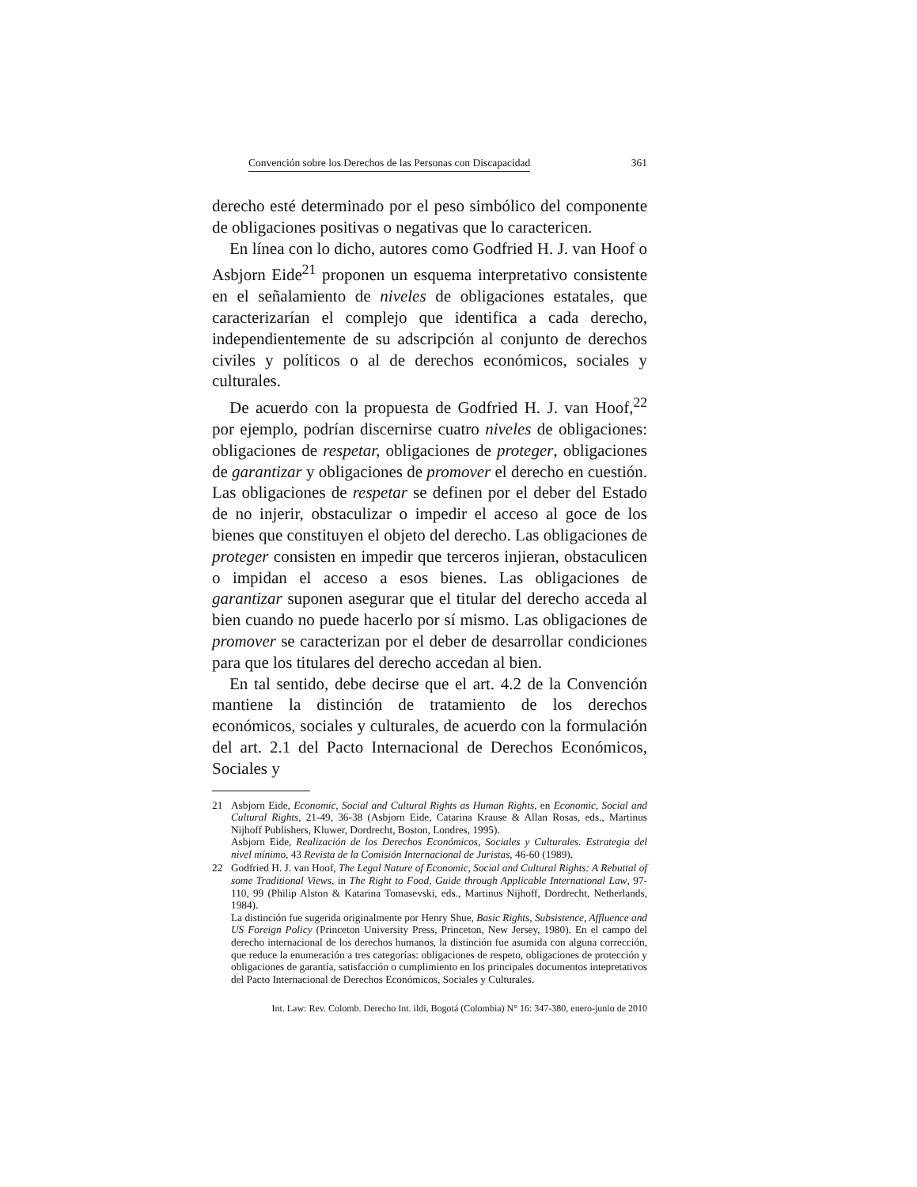Convención sobre los Derechos de las Personas con Discapacidad 361
derecho esté determinado por el peso simbólico del componente de obligaciones positivas o negativas que lo caractericen.
En línea con lo dicho, autores como Godfried H. J. van Hoof o Asbjorn Eide<sup>21</sup> proponen un esquema interpretativo consistente en el señalamiento de niveles de obligaciones estatales, que caracterizarían el complejo que identifica a cada derecho, independientemente de su adscripción al conjunto de derechos civiles y políticos o al de derechos económicos, sociales y culturales.
De acuerdo con la propuesta de Godfried H. J. van Hoof,<sup>22</sup> por ejemplo, podrían discernirse cuatro niveles de obligaciones: obligaciones de respetar, obligaciones de proteger, obligaciones de garantizar y obligaciones de promover el derecho en cuestión. Las obligaciones de respetar se definen por el deber del Estado de no injerir, obstaculizar o impedir el acceso al goce de los bienes que constituyen el objeto del derecho. Las obligaciones de proteger consisten en impedir que terceros injieran, obstaculicen o impidan el acceso a esos bienes. Las obligaciones de garantizar suponen asegurar que el titular del derecho acceda al bien cuando no puede hacerlo por sí mismo. Las obligaciones de promover se caracterizan por el deber de desarrollar condiciones para que los titulares del derecho accedan al bien.
En tal sentido, debe decirse que el art. 4.2 de la Convención mantiene la distinción de tratamiento de los derechos económicos, sociales y culturales, de acuerdo con la formulación del art. 2.1 del Pacto Internacional de Derechos Económicos, Sociales y
21 Asbjorn Eide, Economic, Social and Cultural Rights as Human Rights, en Economic, Social and Cultural Rights, 21-49, 36-38 (Asbjorn Eide, Catarina Krause & Allan Rosas, eds., Martinus Nijhoff Publishers, Kluwer, Dordrecht, Boston, Londres, 1995).
Asbjorn Eide, Realización de los Derechos Económicos, Sociales y Culturales. Estrategia del nivel mínimo, 43 Revista de la Comisión Internacional de Juristas, 46-60 (1989).
22 Godfried H. J. van Hoof, The Legal Nature of Economic, Social and Cultural Rights: A Rebuttal of some Traditional Views, in The Right to Food, Guide through Applicable International Law, 97-110, 99 (Philip Alston & Katarina Tomasevski, eds., Martinus Nijhoff, Dordrecht, Netherlands, 1984).
La distinción fue sugerida originalmente por Henry Shue, Basic Rights, Subsistence, Affluence and US Foreign Policy (Princeton University Press, Princeton, New Jersey, 1980). En el campo del derecho internacional de los derechos humanos, la distinción fue asumida con alguna corrección, que reduce la enumeración a tres categorías: obligaciones de respeto, obligaciones de protección y obligaciones de garantía, satisfacción o cumplimiento en los principales documentos intepretativos del Pacto Internacional de Derechos Económicos, Sociales y Culturales.
Int. Law: Rev. Colomb. Derecho Int. ildi, Bogotá (Colombia) N° 16: 347-380, enero-junio de 2010